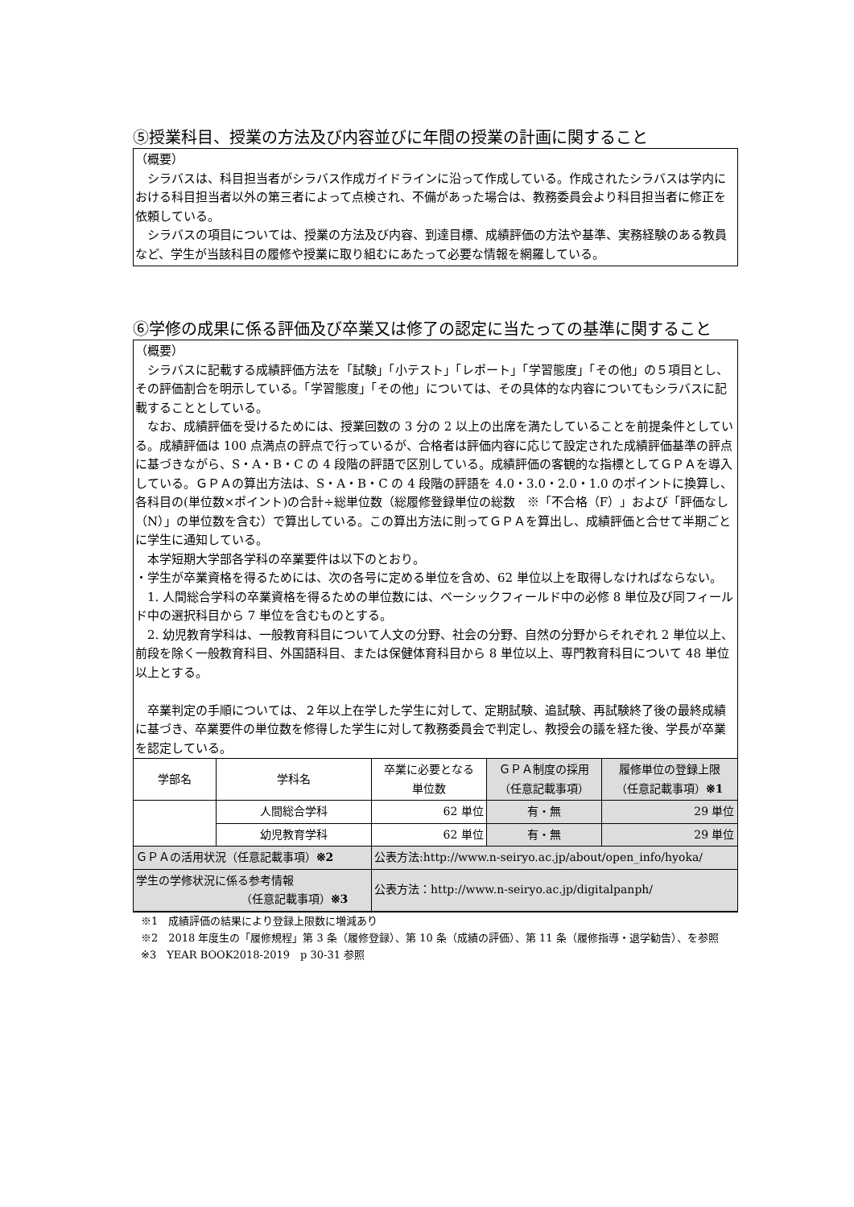⑤授業科目、授業の方法及び内容並びに年間の授業の計画に関すること
（概要）
　シラバスは、科目担当者がシラバス作成ガイドラインに沿って作成している。作成されたシラバスは学内における科目担当者以外の第三者によって点検され、不備があった場合は、教務委員会より科目担当者に修正を依頼している。
　シラバスの項目については、授業の方法及び内容、到達目標、成績評価の方法や基準、実務経験のある教員など、学生が当該科目の履修や授業に取り組むにあたって必要な情報を網羅している。
⑥学修の成果に係る評価及び卒業又は修了の認定に当たっての基準に関すること
（概要）
　シラバスに記載する成績評価方法を「試験」「小テスト」「レポート」「学習態度」「その他」の５項目とし、その評価割合を明示している。「学習態度」「その他」については、その具体的な内容についてもシラバスに記載することとしている。
　なお、成績評価を受けるためには、授業回数の 3 分の 2 以上の出席を満たしていることを前提条件としている。成績評価は 100 点満点の評点で行っているが、合格者は評価内容に応じて設定された成績評価基準の評点に基づきながら、S・A・B・C の 4 段階の評語で区別している。成績評価の客観的な指標としてＧＰＡを導入している。ＧＰＡの算出方法は、S・A・B・C の 4 段階の評語を 4.0・3.0・2.0・1.0 のポイントに換算し、各科目の(単位数×ポイント)の合計÷総単位数（総履修登録単位の総数　※「不合格（F）」および「評価なし（N）」の単位数を含む）で算出している。この算出方法に則ってＧＰＡを算出し、成績評価と合せて半期ごとに学生に通知している。
　本学短期大学部各学科の卒業要件は以下のとおり。
・学生が卒業資格を得るためには、次の各号に定める単位を含め、62 単位以上を取得しなければならない。
　1. 人間総合学科の卒業資格を得るための単位数には、ベーシックフィールド中の必修 8 単位及び同フィールド中の選択科目から 7 単位を含むものとする。
　2. 幼児教育学科は、一般教育科目について人文の分野、社会の分野、自然の分野からそれぞれ 2 単位以上、前段を除く一般教育科目、外国語科目、または保健体育科目から 8 単位以上、専門教育科目について 48 単位以上とする。
　卒業判定の手順については、２年以上在学した学生に対して、定期試験、追試験、再試験終了後の最終成績に基づき、卒業要件の単位数を修得した学生に対して教務委員会で判定し、教授会の議を経た後、学長が卒業を認定している。
| 学部名 | 学科名 | 卒業に必要となる 単位数 | ＧＰＡ制度の採用 （任意記載事項） | 履修単位の登録上限 （任意記載事項） ※1 |
| --- | --- | --- | --- | --- |
| | 人間総合学科 | 62 単位 | 有・無 | 29 単位 |
| | 幼児教育学科 | 62 単位 | 有・無 | 29 単位 |
| ＧＰＡの活用状況（任意記載事項） ※2 | | 公表方法:http://www.n-seiryo.ac.jp/about/open_info/hyoka/ | | |
| 学生の学修状況に係る参考情報 （任意記載事項） ※3 | | 公表方法：http://www.n-seiryo.ac.jp/digitalpanph/ | | |
※1　成績評価の結果により登録上限数に増減あり
※2　2018 年度生の「履修規程」第 3 条（履修登録）、第 10 条（成績の評価）、第 11 条（履修指導・退学勧告）、を参照
※3　YEAR BOOK2018-2019　p 30-31 参照